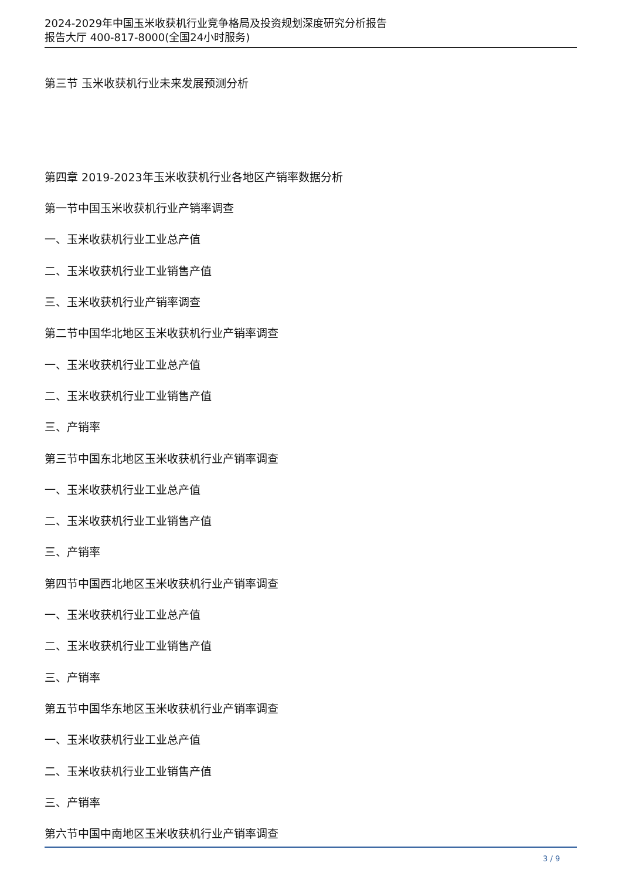2024-2029年中国玉米收获机行业竞争格局及投资规划深度研究分析报告
报告大厅 400-817-8000(全国24小时服务)
第三节 玉米收获机行业未来发展预测分析
第四章 2019-2023年玉米收获机行业各地区产销率数据分析
第一节中国玉米收获机行业产销率调查
一、玉米收获机行业工业总产值
二、玉米收获机行业工业销售产值
三、玉米收获机行业产销率调查
第二节中国华北地区玉米收获机行业产销率调查
一、玉米收获机行业工业总产值
二、玉米收获机行业工业销售产值
三、产销率
第三节中国东北地区玉米收获机行业产销率调查
一、玉米收获机行业工业总产值
二、玉米收获机行业工业销售产值
三、产销率
第四节中国西北地区玉米收获机行业产销率调查
一、玉米收获机行业工业总产值
二、玉米收获机行业工业销售产值
三、产销率
第五节中国华东地区玉米收获机行业产销率调查
一、玉米收获机行业工业总产值
二、玉米收获机行业工业销售产值
三、产销率
第六节中国中南地区玉米收获机行业产销率调查
3 / 9